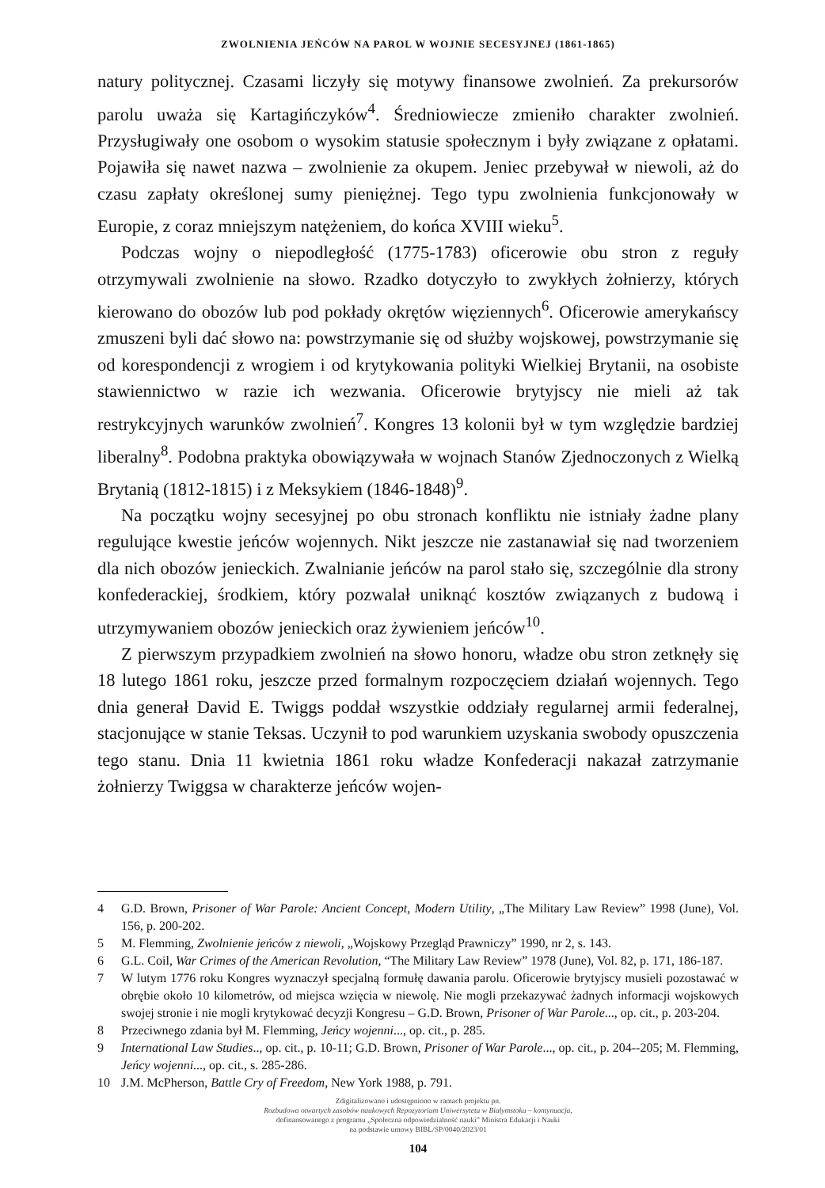ZWOLNIENIA JEŃCÓW NA PAROL W WOJNIE SECESYJNEJ (1861-1865)
natury politycznej. Czasami liczyły się motywy finansowe zwolnień. Za prekursorów parolu uważa się Kartagińczyków<sup>4</sup>. Średniowiecze zmieniło charakter zwolnień. Przysługiwały one osobom o wysokim statusie społecznym i były związane z opłatami. Pojawiła się nawet nazwa – zwolnienie za okupem. Jeniec przebywał w niewoli, aż do czasu zapłaty określonej sumy pieniężnej. Tego typu zwolnienia funkcjonowały w Europie, z coraz mniejszym natężeniem, do końca XVIII wieku<sup>5</sup>.
Podczas wojny o niepodległość (1775-1783) oficerowie obu stron z reguły otrzymywali zwolnienie na słowo. Rzadko dotyczyło to zwykłych żołnierzy, których kierowano do obozów lub pod pokłady okrętów więziennych<sup>6</sup>. Oficerowie amerykańscy zmuszeni byli dać słowo na: powstrzymanie się od służby wojskowej, powstrzymanie się od korespondencji z wrogiem i od krytykowania polityki Wielkiej Brytanii, na osobiste stawiennictwo w razie ich wezwania. Oficerowie brytyjscy nie mieli aż tak restrykcyjnych warunków zwolnień<sup>7</sup>. Kongres 13 kolonii był w tym względzie bardziej liberalny<sup>8</sup>. Podobna praktyka obowiązywała w wojnach Stanów Zjednoczonych z Wielką Brytanią (1812-1815) i z Meksykiem (1846-1848)<sup>9</sup>.
Na początku wojny secesyjnej po obu stronach konfliktu nie istniały żadne plany regulujące kwestie jeńców wojennych. Nikt jeszcze nie zastanawiał się nad tworzeniem dla nich obozów jenieckich. Zwalnianie jeńców na parol stało się, szczególnie dla strony konfederackiej, środkiem, który pozwalał uniknąć kosztów związanych z budową i utrzymywaniem obozów jenieckich oraz żywieniem jeńców<sup>10</sup>.
Z pierwszym przypadkiem zwolnień na słowo honoru, władze obu stron zetknęły się 18 lutego 1861 roku, jeszcze przed formalnym rozpoczęciem działań wojennych. Tego dnia generał David E. Twiggs poddał wszystkie oddziały regularnej armii federalnej, stacjonujące w stanie Teksas. Uczynił to pod warunkiem uzyskania swobody opuszczenia tego stanu. Dnia 11 kwietnia 1861 roku władze Konfederacji nakazał zatrzymanie żołnierzy Twiggsa w charakterze jeńców wojen-
4 G.D. Brown, Prisoner of War Parole: Ancient Concept, Modern Utility, „The Military Law Review” 1998 (June), Vol. 156, p. 200-202.
5 M. Flemming, Zwolnienie jeńców z niewoli, „Wojskowy Przegląd Prawniczy” 1990, nr 2, s. 143.
6 G.L. Coil, War Crimes of the American Revolution, “The Military Law Review” 1978 (June), Vol. 82, p. 171, 186-187.
7 W lutym 1776 roku Kongres wyznaczył specjalną formułę dawania parolu. Oficerowie brytyjscy musieli pozostawać w obrębie około 10 kilometrów, od miejsca wzięcia w niewolę. Nie mogli przekazywać żadnych informacji wojskowych swojej stronie i nie mogli krytykować decyzji Kongresu – G.D. Brown, Prisoner of War Parole..., op. cit., p. 203-204.
8 Przeciwnego zdania był M. Flemming, Jeńcy wojenni..., op. cit., p. 285.
9 International Law Studies.., op. cit., p. 10-11; G.D. Brown, Prisoner of War Parole..., op. cit., p. 204--205; M. Flemming, Jeńcy wojenni..., op. cit., s. 285-286.
10 J.M. McPherson, Battle Cry of Freedom, New York 1988, p. 791.
Zdigitalizowano i udostępniono w ramach projektu pn.
Rozbudowa otwartych zasobów naukowych Repozytorium Uniwersytetu w Białymstoku – kontynuacja,
dofinansowanego z programu „Społeczna odpowiedzialność nauki” Ministra Edukacji i Nauki
na podstawie umowy BIBL/SP/0040/2023/01
104